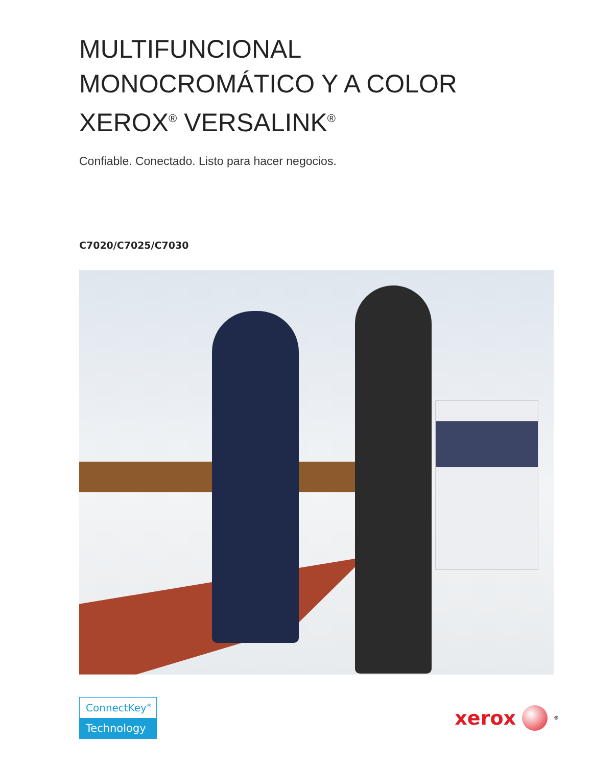MULTIFUNCIONAL
MONOCROMÁTICO Y A COLOR
XEROX<sup>®</sup> VERSALINK<sup>®</sup>
Confiable. Conectado. Listo para hacer negocios.
C7020/C7025/C7030
ConnectKey<sup>®</sup>
Technology
xerox
<sup>®</sup>